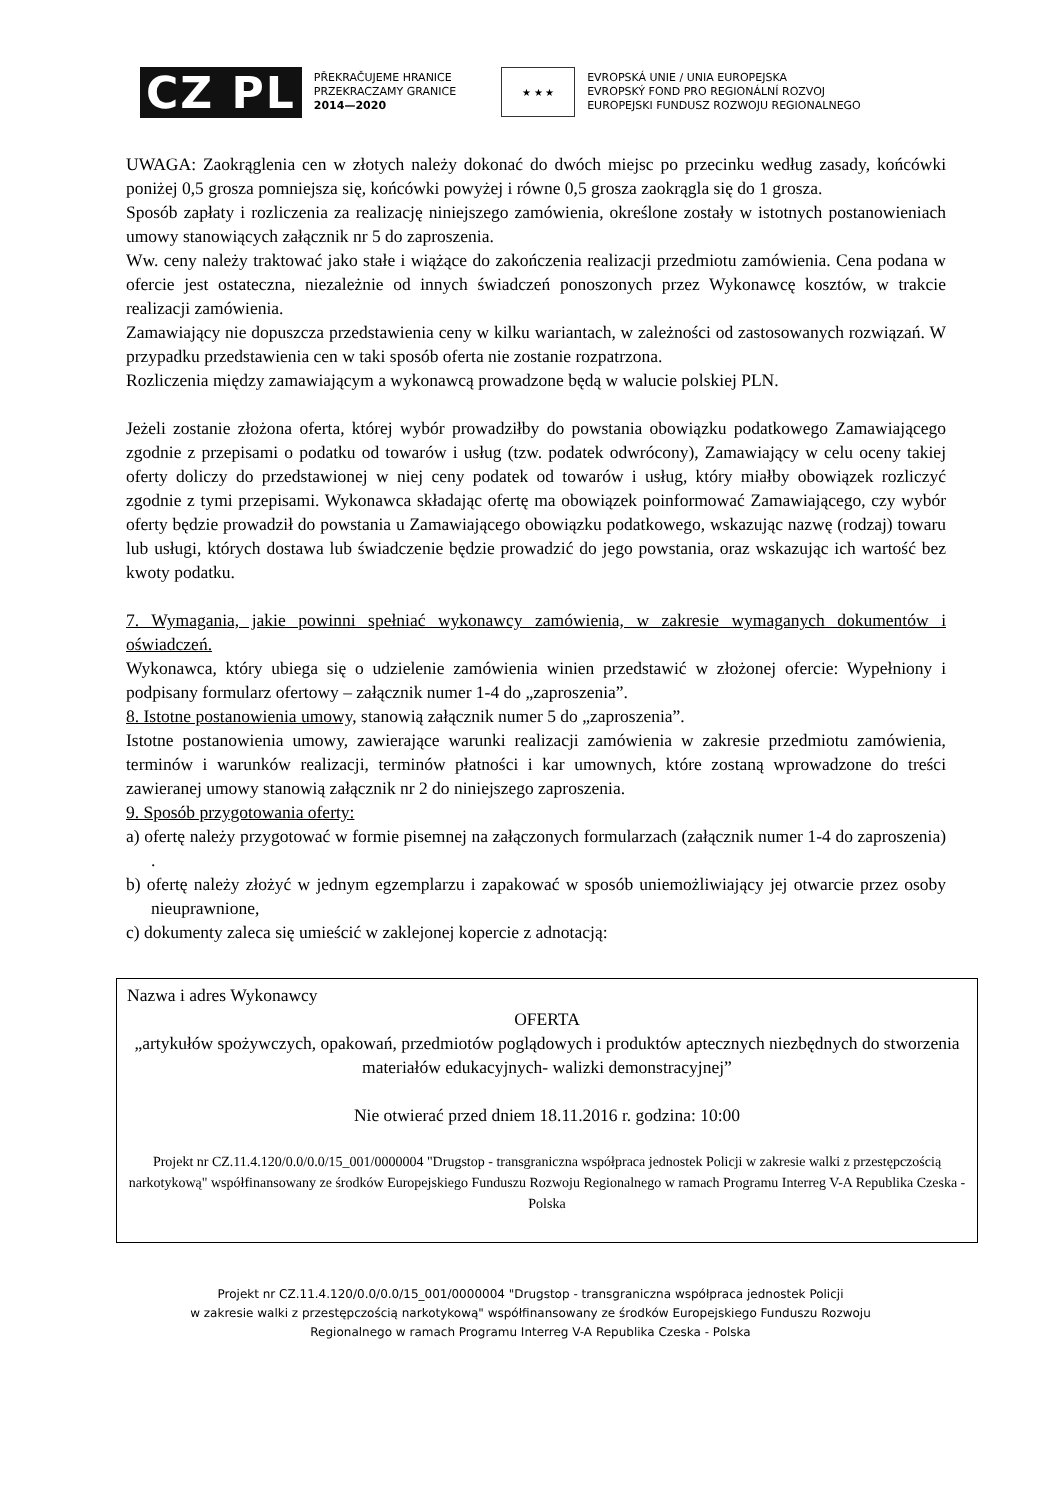CZ PL
PŘEKRAČUJEME HRANICE
PRZEKRACZAMY GRANICE
2014—2020
★ ★ ★
EVROPSKÁ UNIE / UNIA EUROPEJSKA
EVROPSKÝ FOND PRO REGIONÁLNÍ ROZVOJ
EUROPEJSKI FUNDUSZ ROZWOJU REGIONALNEGO
UWAGA: Zaokrąglenia cen w złotych należy dokonać do dwóch miejsc po przecinku według zasady, końcówki poniżej 0,5 grosza pomniejsza się, końcówki powyżej i równe 0,5 grosza zaokrągla się do 1 grosza.
Sposób zapłaty i rozliczenia za realizację niniejszego zamówienia, określone zostały w istotnych postanowieniach umowy stanowiących załącznik nr 5 do zaproszenia.
Ww. ceny należy traktować jako stałe i wiążące do zakończenia realizacji przedmiotu zamówienia. Cena podana w ofercie jest ostateczna, niezależnie od innych świadczeń ponoszonych przez Wykonawcę kosztów, w trakcie realizacji zamówienia.
Zamawiający nie dopuszcza przedstawienia ceny w kilku wariantach, w zależności od zastosowanych rozwiązań. W przypadku przedstawienia cen w taki sposób oferta nie zostanie rozpatrzona.
Rozliczenia między zamawiającym a wykonawcą prowadzone będą w walucie polskiej PLN.
Jeżeli zostanie złożona oferta, której wybór prowadziłby do powstania obowiązku podatkowego Zamawiającego zgodnie z przepisami o podatku od towarów i usług (tzw. podatek odwrócony), Zamawiający w celu oceny takiej oferty doliczy do przedstawionej w niej ceny podatek od towarów i usług, który miałby obowiązek rozliczyć zgodnie z tymi przepisami. Wykonawca składając ofertę ma obowiązek poinformować Zamawiającego, czy wybór oferty będzie prowadził do powstania u Zamawiającego obowiązku podatkowego, wskazując nazwę (rodzaj) towaru lub usługi, których dostawa lub świadczenie będzie prowadzić do jego powstania, oraz wskazując ich wartość bez kwoty podatku.
7. Wymagania, jakie powinni spełniać wykonawcy zamówienia, w zakresie wymaganych dokumentów i oświadczeń.
Wykonawca, który ubiega się o udzielenie zamówienia winien przedstawić w złożonej ofercie: Wypełniony i podpisany formularz ofertowy – załącznik numer 1-4 do „zaproszenia”.
8. Istotne postanowienia umowy, stanowią załącznik numer 5 do „zaproszenia”.
Istotne postanowienia umowy, zawierające warunki realizacji zamówienia w zakresie przedmiotu zamówienia, terminów i warunków realizacji, terminów płatności i kar umownych, które zostaną wprowadzone do treści zawieranej umowy stanowią załącznik nr 2 do niniejszego zaproszenia.
9. Sposób przygotowania oferty:
a) ofertę należy przygotować w formie pisemnej na załączonych formularzach (załącznik numer 1-4 do zaproszenia) .
b) ofertę należy złożyć w jednym egzemplarzu i zapakować w sposób uniemożliwiający jej otwarcie przez osoby nieuprawnione,
c) dokumenty zaleca się umieścić w zaklejonej kopercie z adnotacją:
Nazwa i adres Wykonawcy
OFERTA
„artykułów spożywczych, opakowań, przedmiotów poglądowych i produktów aptecznych niezbędnych do stworzenia materiałów edukacyjnych- walizki demonstracyjnej”
Nie otwierać przed dniem 18.11.2016 r. godzina: 10:00
Projekt nr CZ.11.4.120/0.0/0.0/15_001/0000004 "Drugstop - transgraniczna współpraca jednostek Policji w zakresie walki z przestępczością narkotykową" współfinansowany ze środków Europejskiego Funduszu Rozwoju Regionalnego w ramach Programu Interreg V-A Republika Czeska - Polska
Projekt nr CZ.11.4.120/0.0/0.0/15_001/0000004 "Drugstop - transgraniczna współpraca jednostek Policji
w zakresie walki z przestępczością narkotykową" współfinansowany ze środków Europejskiego Funduszu Rozwoju
Regionalnego w ramach Programu Interreg V-A Republika Czeska - Polska